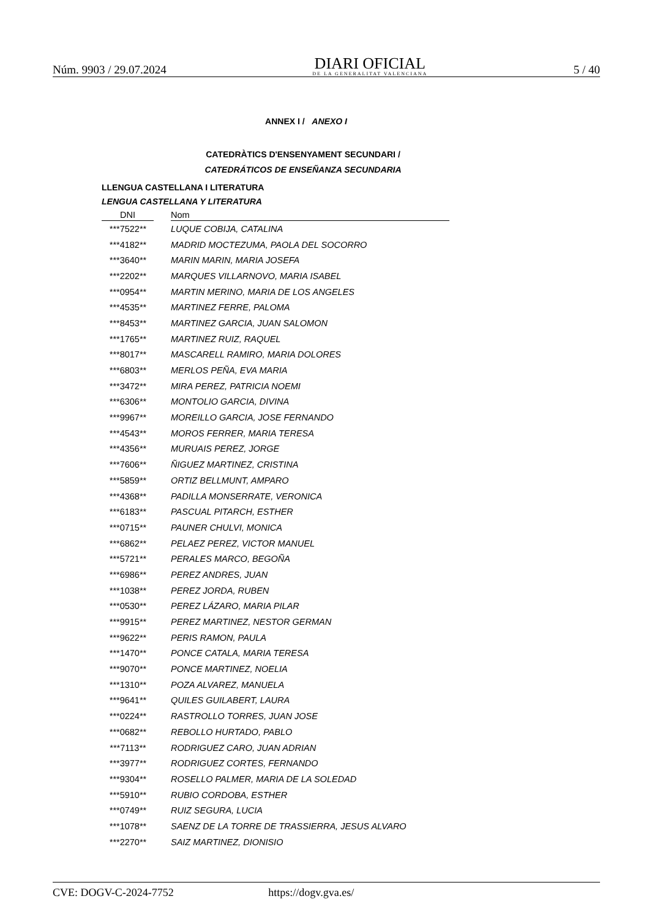Núm. 9903 / 29.07.2024
DIARI OFICIAL
DE LA GENERALITAT VALENCIANA
5 / 40
ANNEX I / ANEXO I
CATEDRÀTICS D'ENSENYAMENT SECUNDARI /
CATEDRÁTICOS DE ENSEÑANZA SECUNDARIA
LLENGUA CASTELLANA I LITERATURA
LENGUA CASTELLANA Y LITERATURA
| DNI | | Nom |
| --- | --- | --- |
| ***7522** | | LUQUE COBIJA, CATALINA |
| ***4182** | | MADRID MOCTEZUMA, PAOLA DEL SOCORRO |
| ***3640** | | MARIN MARIN, MARIA JOSEFA |
| ***2202** | | MARQUES VILLARNOVO, MARIA ISABEL |
| ***0954** | | MARTIN MERINO, MARIA DE LOS ANGELES |
| ***4535** | | MARTINEZ FERRE, PALOMA |
| ***8453** | | MARTINEZ GARCIA, JUAN SALOMON |
| ***1765** | | MARTINEZ RUIZ, RAQUEL |
| ***8017** | | MASCARELL RAMIRO, MARIA DOLORES |
| ***6803** | | MERLOS PEÑA, EVA MARIA |
| ***3472** | | MIRA PEREZ, PATRICIA NOEMI |
| ***6306** | | MONTOLIO GARCIA, DIVINA |
| ***9967** | | MOREILLO GARCIA, JOSE FERNANDO |
| ***4543** | | MOROS FERRER, MARIA TERESA |
| ***4356** | | MURUAIS PEREZ, JORGE |
| ***7606** | | ÑIGUEZ MARTINEZ, CRISTINA |
| ***5859** | | ORTIZ BELLMUNT, AMPARO |
| ***4368** | | PADILLA MONSERRATE, VERONICA |
| ***6183** | | PASCUAL PITARCH, ESTHER |
| ***0715** | | PAUNER CHULVI, MONICA |
| ***6862** | | PELAEZ PEREZ, VICTOR MANUEL |
| ***5721** | | PERALES MARCO, BEGOÑA |
| ***6986** | | PEREZ ANDRES, JUAN |
| ***1038** | | PEREZ JORDA, RUBEN |
| ***0530** | | PEREZ LÁZARO, MARIA PILAR |
| ***9915** | | PEREZ MARTINEZ, NESTOR GERMAN |
| ***9622** | | PERIS RAMON, PAULA |
| ***1470** | | PONCE CATALA, MARIA TERESA |
| ***9070** | | PONCE MARTINEZ, NOELIA |
| ***1310** | | POZA ALVAREZ, MANUELA |
| ***9641** | | QUILES GUILABERT, LAURA |
| ***0224** | | RASTROLLO TORRES, JUAN JOSE |
| ***0682** | | REBOLLO HURTADO, PABLO |
| ***7113** | | RODRIGUEZ CARO, JUAN ADRIAN |
| ***3977** | | RODRIGUEZ CORTES, FERNANDO |
| ***9304** | | ROSELLO PALMER, MARIA DE LA SOLEDAD |
| ***5910** | | RUBIO CORDOBA, ESTHER |
| ***0749** | | RUIZ SEGURA, LUCIA |
| ***1078** | | SAENZ DE LA TORRE DE TRASSIERRA, JESUS ALVARO |
| ***2270** | | SAIZ MARTINEZ, DIONISIO |
CVE: DOGV-C-2024-7752 https://dogv.gva.es/